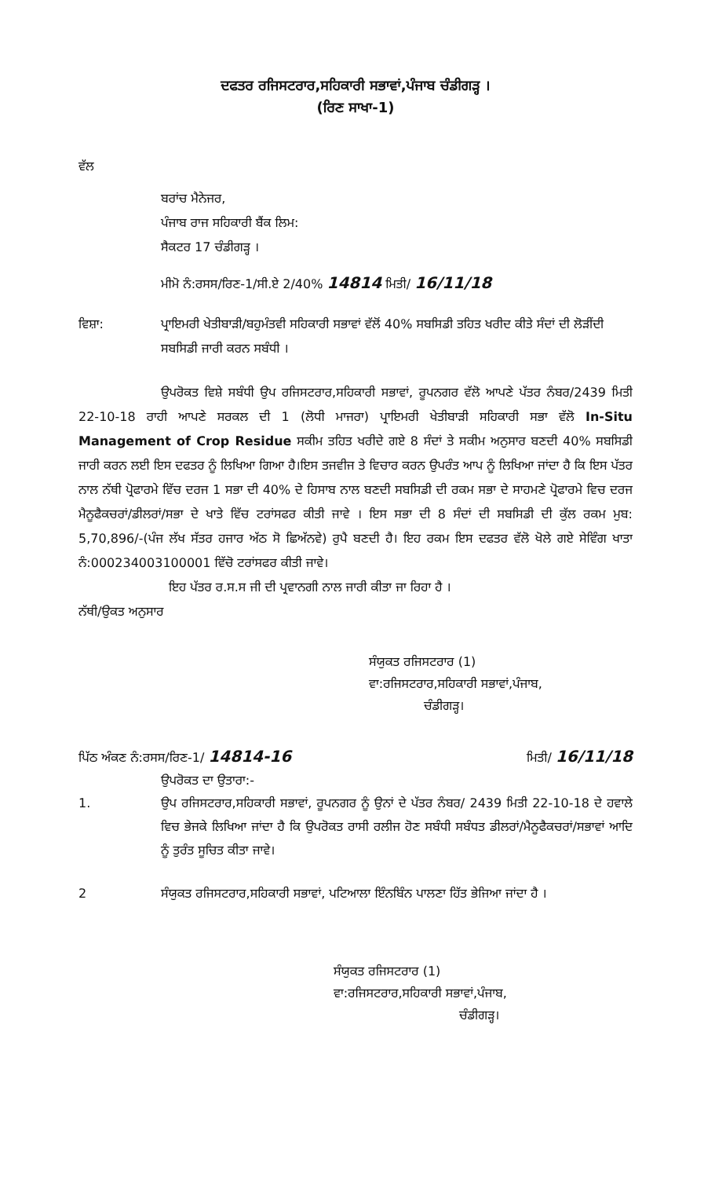ਦਫਤਰ ਰਜਿਸਟਰਾਰ,ਸਹਿਕਾਰੀ ਸਭਾਵਾਂ,ਪੰਜਾਬ ਚੰਡੀਗੜ੍ਹ ।
(ਰਿਣ ਸਾਖਾ-1)
ਵੱਲ
ਬਰਾਂਚ ਮੈਨੇਜਰ,
ਪੰਜਾਬ ਰਾਜ ਸਹਿਕਾਰੀ ਬੈਂਕ ਲਿਮ:
ਸੈਕਟਰ 17 ਚੰਡੀਗੜ੍ਹ ।
ਮੀਮੋ ਨੰ:ਰਸਸ/ਰਿਣ-1/ਸੀ.ਏ 2/40% 14814 ਮਿਤੀ/ 16/11/18
ਵਿਸ਼ਾ: ਪ੍ਰਾਇਮਰੀ ਖੇਤੀਬਾੜੀ/ਬਹੁਮੰਤਵੀ ਸਹਿਕਾਰੀ ਸਭਾਵਾਂ ਵੱਲੋਂ 40% ਸਬਸਿਡੀ ਤਹਿਤ ਖਰੀਦ ਕੀਤੇ ਸੰਦਾਂ ਦੀ ਲੋੜੀਂਦੀ ਸਬਸਿਡੀ ਜਾਰੀ ਕਰਨ ਸਬੰਧੀ ।
ਉਪਰੋਕਤ ਵਿਸ਼ੇ ਸਬੰਧੀ ਉਪ ਰਜਿਸਟਰਾਰ,ਸਹਿਕਾਰੀ ਸਭਾਵਾਂ, ਰੂਪਨਗਰ ਵੱਲੋ ਆਪਣੇ ਪੱਤਰ ਨੰਬਰ/2439 ਮਿਤੀ 22-10-18 ਰਾਹੀ ਆਪਣੇ ਸਰਕਲ ਦੀ 1 (ਲੋਧੀ ਮਾਜਰਾ) ਪ੍ਰਾਇਮਰੀ ਖੇਤੀਬਾੜੀ ਸਹਿਕਾਰੀ ਸਭਾ ਵੱਲੋ In-Situ Management of Crop Residue ਸਕੀਮ ਤਹਿਤ ਖਰੀਦੇ ਗਏ 8 ਸੰਦਾਂ ਤੇ ਸਕੀਮ ਅਨੁਸਾਰ ਬਣਦੀ 40% ਸਬਸਿਡੀ ਜਾਰੀ ਕਰਨ ਲਈ ਇਸ ਦਫਤਰ ਨੂੰ ਲਿਖਿਆ ਗਿਆ ਹੈ।ਇਸ ਤਜਵੀਜ ਤੇ ਵਿਚਾਰ ਕਰਨ ਉਪਰੰਤ ਆਪ ਨੂੰ ਲਿਖਿਆ ਜਾਂਦਾ ਹੈ ਕਿ ਇਸ ਪੱਤਰ ਨਾਲ ਨੱਥੀ ਪ੍ਰੋਫਾਰਮੇ ਵਿੱਚ ਦਰਜ 1 ਸਭਾ ਦੀ 40% ਦੇ ਹਿਸਾਬ ਨਾਲ ਬਣਦੀ ਸਬਸਿਡੀ ਦੀ ਰਕਮ ਸਭਾ ਦੇ ਸਾਹਮਣੇ ਪ੍ਰੋਫਾਰਮੇ ਵਿਚ ਦਰਜ ਮੈਨੂਫੈਕਚਰਾਂ/ਡੀਲਰਾਂ/ਸਭਾ ਦੇ ਖਾਤੇ ਵਿੱਚ ਟਰਾਂਸਫਰ ਕੀਤੀ ਜਾਵੇ । ਇਸ ਸਭਾ ਦੀ 8 ਸੰਦਾਂ ਦੀ ਸਬਸਿਡੀ ਦੀ ਕੁੱਲ ਰਕਮ ਮੁਬ: 5,70,896/-(ਪੰਜ ਲੱਖ ਸੱਤਰ ਹਜਾਰ ਅੱਠ ਸੋ ਛਿਅੱਨਵੇ) ਰੁਪੈ ਬਣਦੀ ਹੈ। ਇਹ ਰਕਮ ਇਸ ਦਫਤਰ ਵੱਲੋ ਖੋਲੇ ਗਏ ਸੇਵਿੰਗ ਖਾਤਾ ਨੰ:000234003100001 ਵਿੱਚੋ ਟਰਾਂਸਫਰ ਕੀਤੀ ਜਾਵੇ।
ਇਹ ਪੱਤਰ ਰ.ਸ.ਸ ਜੀ ਦੀ ਪ੍ਰਵਾਨਗੀ ਨਾਲ ਜਾਰੀ ਕੀਤਾ ਜਾ ਰਿਹਾ ਹੈ ।
ਨੱਥੀ/ਉਕਤ ਅਨੁਸਾਰ
ਸੰਯੁਕਤ ਰਜਿਸਟਰਾਰ (1)
ਵਾ:ਰਜਿਸਟਰਾਰ,ਸਹਿਕਾਰੀ ਸਭਾਵਾਂ,ਪੰਜਾਬ,
ਚੰਡੀਗੜ੍ਹ।
ਪਿੱਠ ਅੰਕਣ ਨੰ:ਰਸਸ/ਰਿਣ-1/ 14814-16
ਮਿਤੀ/ 16/11/18
ਉਪਰੋਕਤ ਦਾ ਉਤਾਰਾ:-
1. ਉਪ ਰਜਿਸਟਰਾਰ,ਸਹਿਕਾਰੀ ਸਭਾਵਾਂ, ਰੂਪਨਗਰ ਨੂੰ ਉਨਾਂ ਦੇ ਪੱਤਰ ਨੰਬਰ/ 2439 ਮਿਤੀ 22-10-18 ਦੇ ਹਵਾਲੇ ਵਿਚ ਭੇਜਕੇ ਲਿਖਿਆ ਜਾਂਦਾ ਹੈ ਕਿ ਉਪਰੋਕਤ ਰਾਸੀ ਰਲੀਜ ਹੋਣ ਸਬੰਧੀ ਸਬੰਧਤ ਡੀਲਰਾਂ/ਮੈਨੂਫੈਕਚਰਾਂ/ਸਭਾਵਾਂ ਆਦਿ ਨੂੰ ਤੁਰੰਤ ਸੂਚਿਤ ਕੀਤਾ ਜਾਵੇ।
2 ਸੰਯੁਕਤ ਰਜਿਸਟਰਾਰ,ਸਹਿਕਾਰੀ ਸਭਾਵਾਂ, ਪਟਿਆਲਾ ਇੰਨਬਿੰਨ ਪਾਲਣਾ ਹਿੱਤ ਭੇਜਿਆ ਜਾਂਦਾ ਹੈ ।
ਸੰਯੁਕਤ ਰਜਿਸਟਰਾਰ (1)
ਵਾ:ਰਜਿਸਟਰਾਰ,ਸਹਿਕਾਰੀ ਸਭਾਵਾਂ,ਪੰਜਾਬ,
ਚੰਡੀਗੜ੍ਹ।